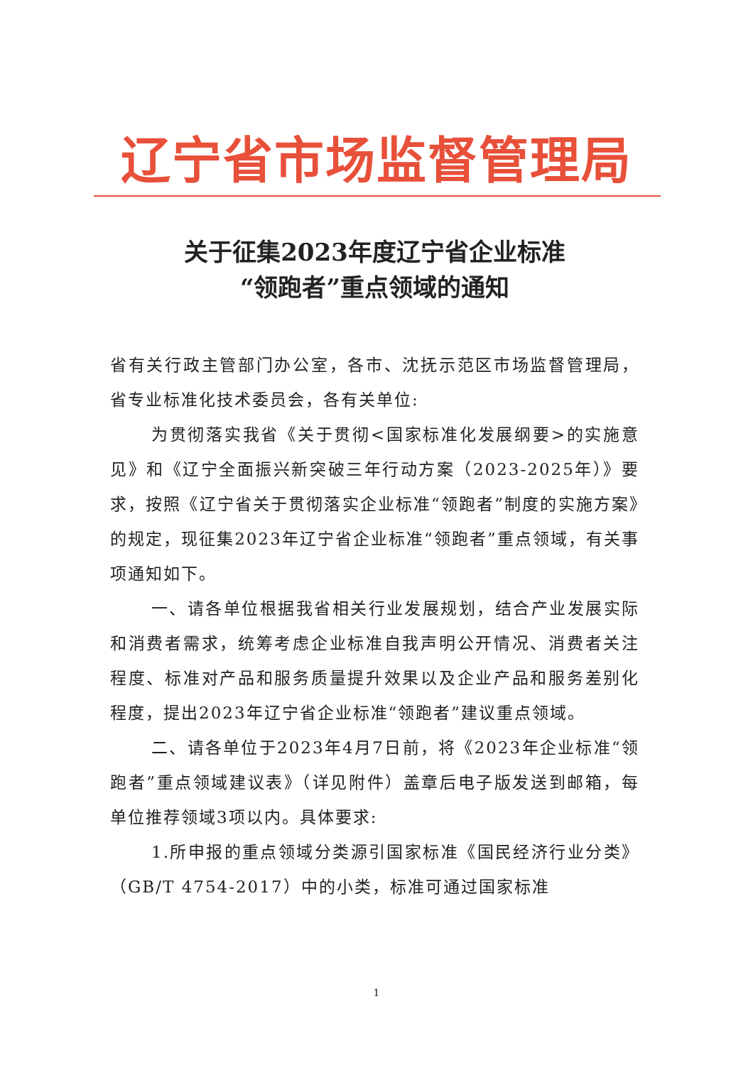辽宁省市场监督管理局
关于征集2023年度辽宁省企业标准
“领跑者”重点领域的通知
省有关行政主管部门办公室，各市、沈抚示范区市场监督管理局，省专业标准化技术委员会，各有关单位:
为贯彻落实我省《关于贯彻<国家标准化发展纲要>的实施意见》和《辽宁全面振兴新突破三年行动方案（2023-2025年）》要求，按照《辽宁省关于贯彻落实企业标准“领跑者”制度的实施方案》的规定，现征集2023年辽宁省企业标准“领跑者”重点领域，有关事项通知如下。
一、请各单位根据我省相关行业发展规划，结合产业发展实际和消费者需求，统筹考虑企业标准自我声明公开情况、消费者关注程度、标准对产品和服务质量提升效果以及企业产品和服务差别化程度，提出2023年辽宁省企业标准“领跑者”建议重点领域。
二、请各单位于2023年4月7日前，将《2023年企业标准“领跑者”重点领域建议表》（详见附件）盖章后电子版发送到邮箱，每单位推荐领域3项以内。具体要求:
1.所申报的重点领域分类源引国家标准《国民经济行业分类》（GB/T 4754-2017）中的小类，标准可通过国家标准
1